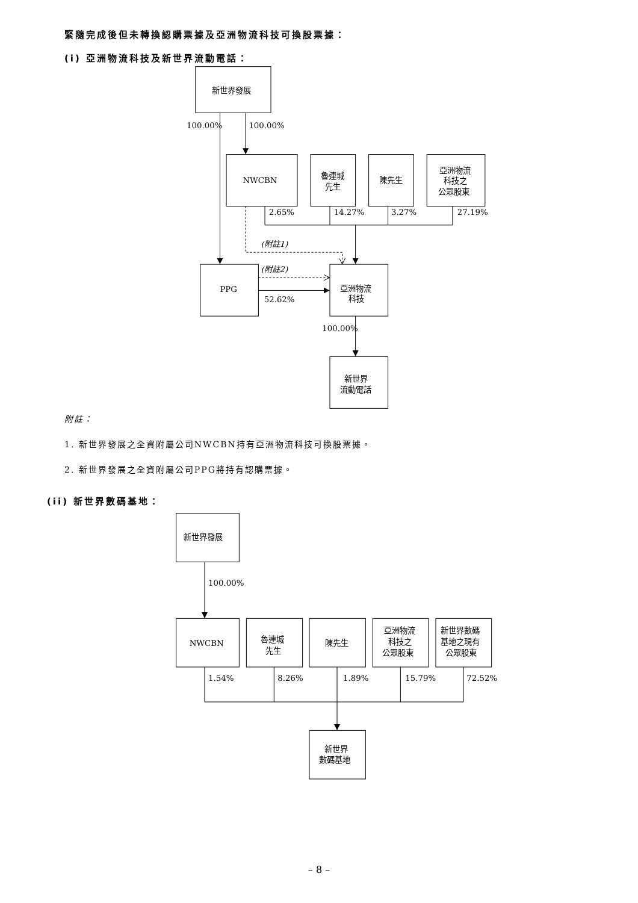緊隨完成後但未轉換認購票據及亞洲物流科技可換股票據：
(i) 亞洲物流科技及新世界流動電話：
新世界發展
100.00%
100.00%
NWCBN
魯連城
先生
陳先生
亞洲物流
科技之
公眾股東
2.65%
14.27%
3.27%
27.19%
(附註1)
(附註2)
PPG
52.62%
亞洲物流
科技
100.00%
新世界
流動電話
附註：
1. 新世界發展之全資附屬公司NWCBN持有亞洲物流科技可換股票據。
2. 新世界發展之全資附屬公司PPG將持有認購票據。
(ii) 新世界數碼基地：
新世界發展
100.00%
NWCBN
魯連城
先生
陳先生
亞洲物流
科技之
公眾股東
新世界數碼
基地之現有
公眾股東
1.54%
8.26%
1.89%
15.79%
72.52%
新世界
數碼基地
– 8 –